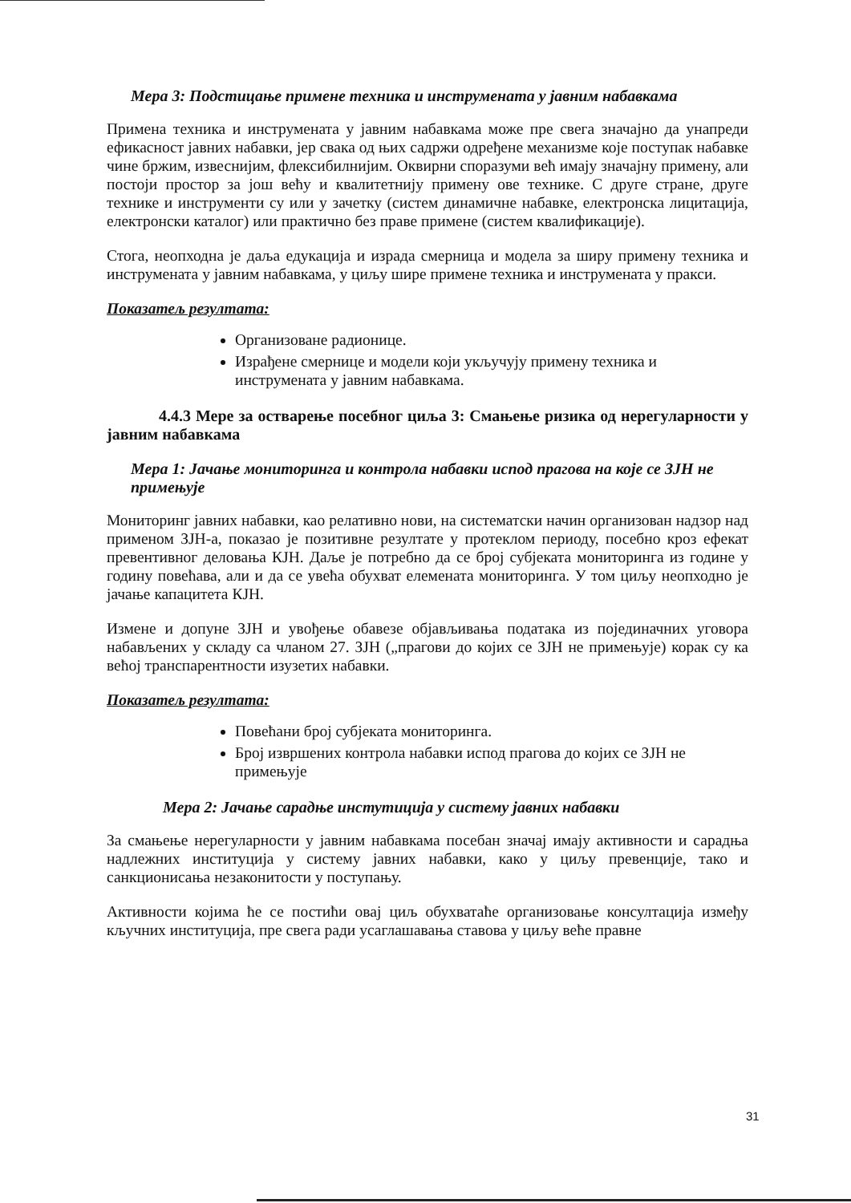Мера 3: Подстицање примене техника и инструмената у јавним набавкама
Примена техника и инструмената у јавним набавкама може пре свега значајно да унапреди ефикасност јавних набавки, јер свака од њих садржи одређене механизме које поступак набавке чине бржим, извеснијим, флексибилнијим. Оквирни споразуми већ имају значајну примену, али постоји простор за још већу и квалитетнију примену ове технике. С друге стране, друге технике и инструменти су или у зачетку (систем динамичне набавке, електронска лицитација, електронски каталог) или практично без праве примене (систем квалификације).
Стога, неопходна је даља едукација и израда смерница и модела за ширу примену техника и инструмената у јавним набавкама, у циљу шире примене техника и инструмената у пракси.
Показатељ резултата:
Организоване радионице.
Израђене смернице и модели који укључују примену техника и инструмената у јавним набавкама.
4.4.3 Мере за остварење посебног циља 3: Смањење ризика од нерегуларности у јавним набавкама
Мера 1: Јачање мониторинга и контрола набавки испод прагова на које се ЗЈН не примењује
Мониторинг јавних набавки, као релативно нови, на систематски начин организован надзор над применом ЗЈН-а, показао је позитивне резултате у протеклом периоду, посебно кроз ефекат превентивног деловања КЈН. Даље је потребно да се број субјеката мониторинга из године у годину повећава, али и да се увећа обухват елемената мониторинга. У том циљу неопходно је јачање капацитета КЈН.
Измене и допуне ЗЈН и увођење обавезе објављивања података из појединачних уговора набављених у складу са чланом 27. ЗЈН („прагови до којих се ЗЈН не примењује) корак су ка већој транспарентности изузетих набавки.
Показатељ резултата:
Повећани број субјеката мониторинга.
Број извршених контрола набавки испод прагова до којих се ЗЈН не примењује
Мера 2: Јачање сарадње инстутиција у систему јавних набавки
За смањење нерегуларности у јавним набавкама посебан значај имају активности и сарадња надлежних институција у систему јавних набавки, како у циљу превенције, тако и санкционисања незаконитости у поступању.
Активности којима ће се постићи овај циљ обухватаће организовање консултација између кључних институција, пре свега ради усаглашавања ставова у циљу веће правне
31